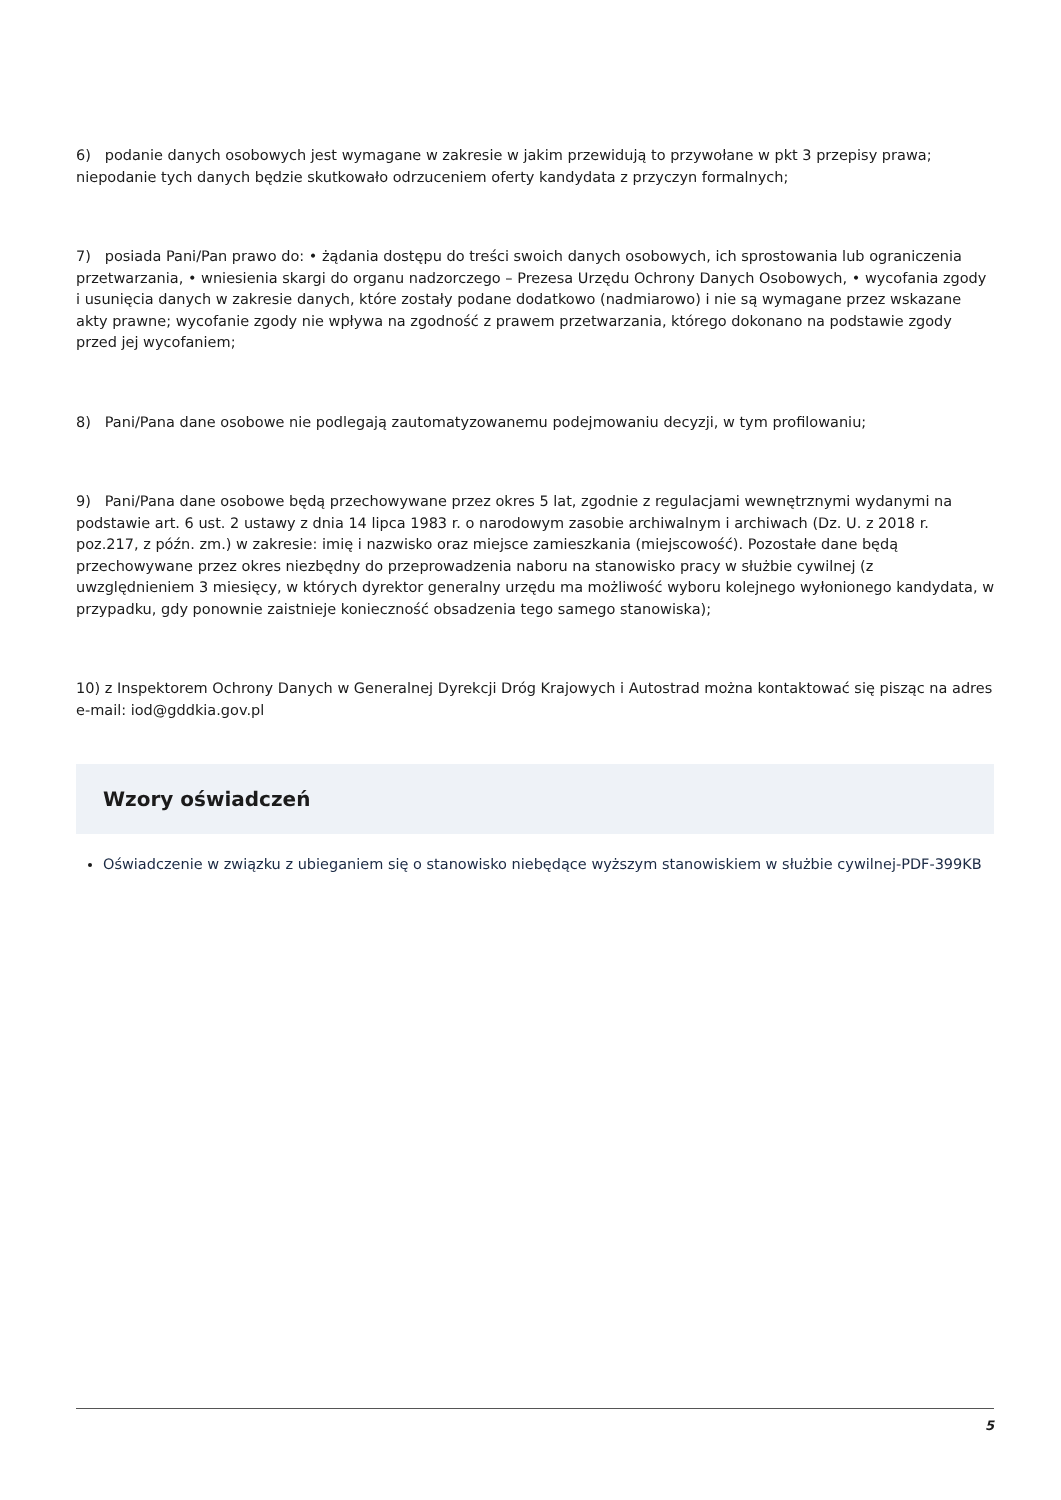6) podanie danych osobowych jest wymagane w zakresie w jakim przewidują to przywołane w pkt 3 przepisy prawa; niepodanie tych danych będzie skutkowało odrzuceniem oferty kandydata z przyczyn formalnych;
7) posiada Pani/Pan prawo do: • żądania dostępu do treści swoich danych osobowych, ich sprostowania lub ograniczenia przetwarzania, • wniesienia skargi do organu nadzorczego – Prezesa Urzędu Ochrony Danych Osobowych, • wycofania zgody i usunięcia danych w zakresie danych, które zostały podane dodatkowo (nadmiarowo) i nie są wymagane przez wskazane akty prawne; wycofanie zgody nie wpływa na zgodność z prawem przetwarzania, którego dokonano na podstawie zgody przed jej wycofaniem;
8) Pani/Pana dane osobowe nie podlegają zautomatyzowanemu podejmowaniu decyzji, w tym profilowaniu;
9) Pani/Pana dane osobowe będą przechowywane przez okres 5 lat, zgodnie z regulacjami wewnętrznymi wydanymi na podstawie art. 6 ust. 2 ustawy z dnia 14 lipca 1983 r. o narodowym zasobie archiwalnym i archiwach (Dz. U. z 2018 r. poz.217, z późn. zm.) w zakresie: imię i nazwisko oraz miejsce zamieszkania (miejscowość). Pozostałe dane będą przechowywane przez okres niezbędny do przeprowadzenia naboru na stanowisko pracy w służbie cywilnej (z uwzględnieniem 3 miesięcy, w których dyrektor generalny urzędu ma możliwość wyboru kolejnego wyłonionego kandydata, w przypadku, gdy ponownie zaistnieje konieczność obsadzenia tego samego stanowiska);
10) z Inspektorem Ochrony Danych w Generalnej Dyrekcji Dróg Krajowych i Autostrad można kontaktować się pisząc na adres e-mail: iod@gddkia.gov.pl
Wzory oświadczeń
Oświadczenie w związku z ubieganiem się o stanowisko niebędące wyższym stanowiskiem w służbie cywilnej-PDF-399KB
5